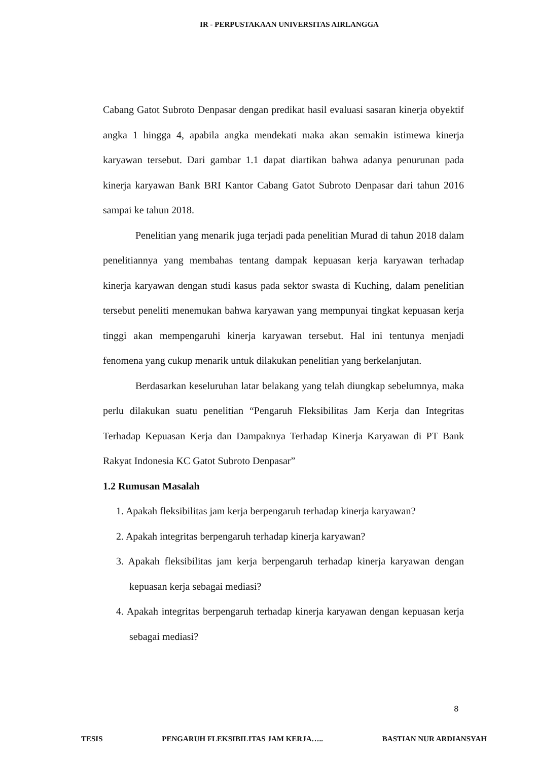IR - PERPUSTAKAAN UNIVERSITAS AIRLANGGA
Cabang Gatot Subroto Denpasar dengan predikat hasil evaluasi sasaran kinerja obyektif angka 1 hingga 4, apabila angka mendekati maka akan semakin istimewa kinerja karyawan tersebut. Dari gambar 1.1 dapat diartikan bahwa adanya penurunan pada kinerja karyawan Bank BRI Kantor Cabang Gatot Subroto Denpasar dari tahun 2016 sampai ke tahun 2018.
Penelitian yang menarik juga terjadi pada penelitian Murad di tahun 2018 dalam penelitiannya yang membahas tentang dampak kepuasan kerja karyawan terhadap kinerja karyawan dengan studi kasus pada sektor swasta di Kuching, dalam penelitian tersebut peneliti menemukan bahwa karyawan yang mempunyai tingkat kepuasan kerja tinggi akan mempengaruhi kinerja karyawan tersebut. Hal ini tentunya menjadi fenomena yang cukup menarik untuk dilakukan penelitian yang berkelanjutan.
Berdasarkan keseluruhan latar belakang yang telah diungkap sebelumnya, maka perlu dilakukan suatu penelitian “Pengaruh Fleksibilitas Jam Kerja dan Integritas Terhadap Kepuasan Kerja dan Dampaknya Terhadap Kinerja Karyawan di PT Bank Rakyat Indonesia KC Gatot Subroto Denpasar”
1.2 Rumusan Masalah
1. Apakah fleksibilitas jam kerja berpengaruh terhadap kinerja karyawan?
2. Apakah integritas berpengaruh terhadap kinerja karyawan?
3. Apakah fleksibilitas jam kerja berpengaruh terhadap kinerja karyawan dengan kepuasan kerja sebagai mediasi?
4. Apakah integritas berpengaruh terhadap kinerja karyawan dengan kepuasan kerja sebagai mediasi?
8
TESIS PENGARUH FLEKSIBILITAS JAM KERJA….. BASTIAN NUR ARDIANSYAH